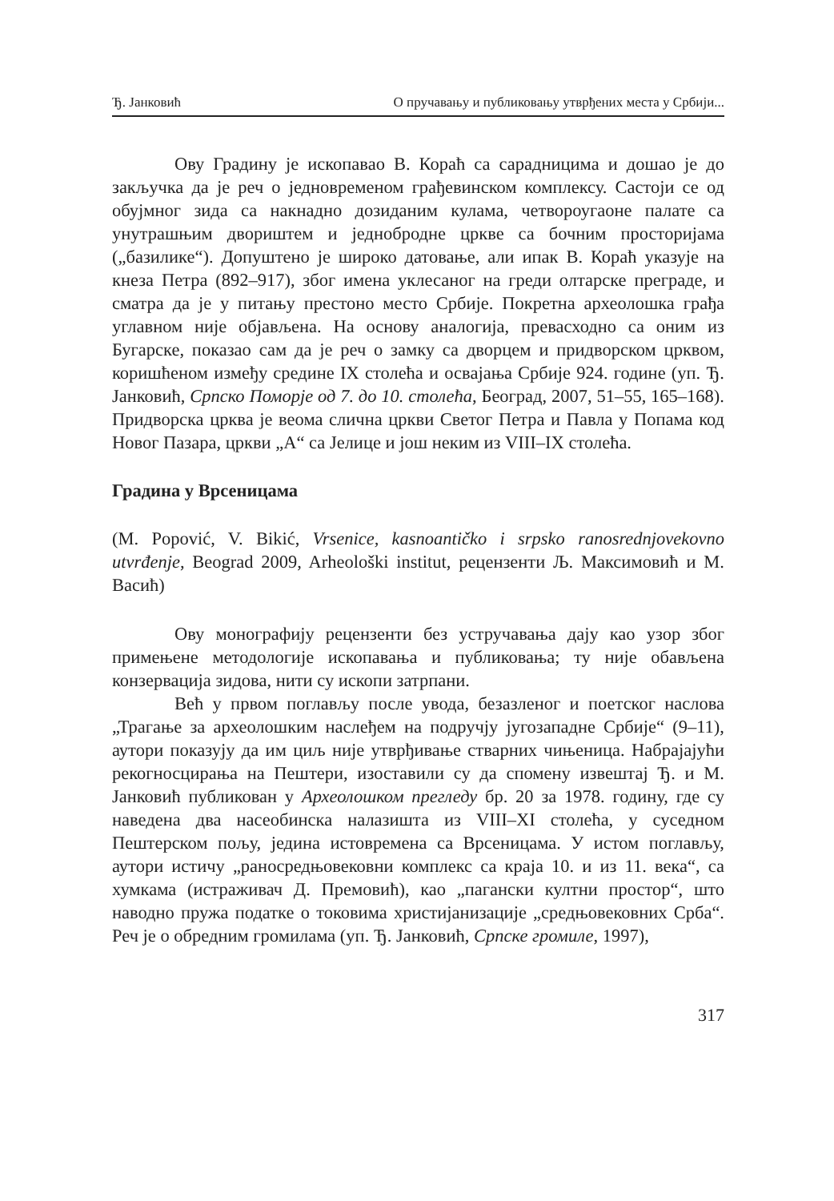Ђ. Јанковић О пручавању и публиковању утврђених места у Србији...
Ову Градину је ископавао В. Кораћ са сарадницима и дошао је до закључка да је реч о једновременом грађевинском комплексу. Састоји се од обујмног зида са накнадно дозиданим кулама, четвороугаоне палате са унутрашњим двориштем и једнобродне цркве са бочним просторијама („базилике“). Допуштено је широко датовање, али ипак В. Кораћ указује на кнеза Петра (892–917), због имена уклесаног на греди олтарске преграде, и сматра да је у питању престоно место Србије. Покретна археолошка грађа углавном није објављена. На основу аналогија, превасходно са оним из Бугарске, показао сам да је реч о замку са дворцем и придворском црквом, коришћеном између средине IX столећа и освајања Србије 924. године (уп. Ђ. Јанковић, Српско Поморје од 7. до 10. столећа, Београд, 2007, 51–55, 165–168). Придворска црква је веома слична цркви Светог Петра и Павла у Попама код Новог Пазара, цркви „А“ са Јелице и још неким из VIII–IX столећа.
Градина у Врсеницама
(M. Popović, V. Bikić, Vrsenice, kasnoantičko i srpsko ranosrednjovekovno utvrđenje, Beograd 2009, Arheološki institut, рецензенти Љ. Максимовић и М. Васић)
Ову монографију рецензенти без устручавања дају као узор због примењене методологије ископавања и публиковања; ту није обављена конзервација зидова, нити су ископи затрпани.
Већ у првом поглављу после увода, безазленог и поетског наслова „Трагање за археолошким наслеђем на подручју југозападне Србије“ (9–11), аутори показују да им циљ није утврђивање стварних чињеница. Набрајајући рекогносцирања на Пештери, изоставили су да спомену извештај Ђ. и М. Јанковић публикован у Археолошком прегледу бр. 20 за 1978. годину, где су наведена два насеобинска налазишта из VIII–XI столећа, у суседном Пештерском пољу, једина истовремена са Врсеницама. У истом поглављу, аутори истичу „ранoсредњовековни комплекс са краја 10. и из 11. века“, са хумкама (истраживач Д. Премовић), као „пагански култни простор“, што наводно пружа податке о токовима христијанизације „средњовековних Срба“. Реч је о обредним громилама (уп. Ђ. Јанковић, Српске громиле, 1997),
317